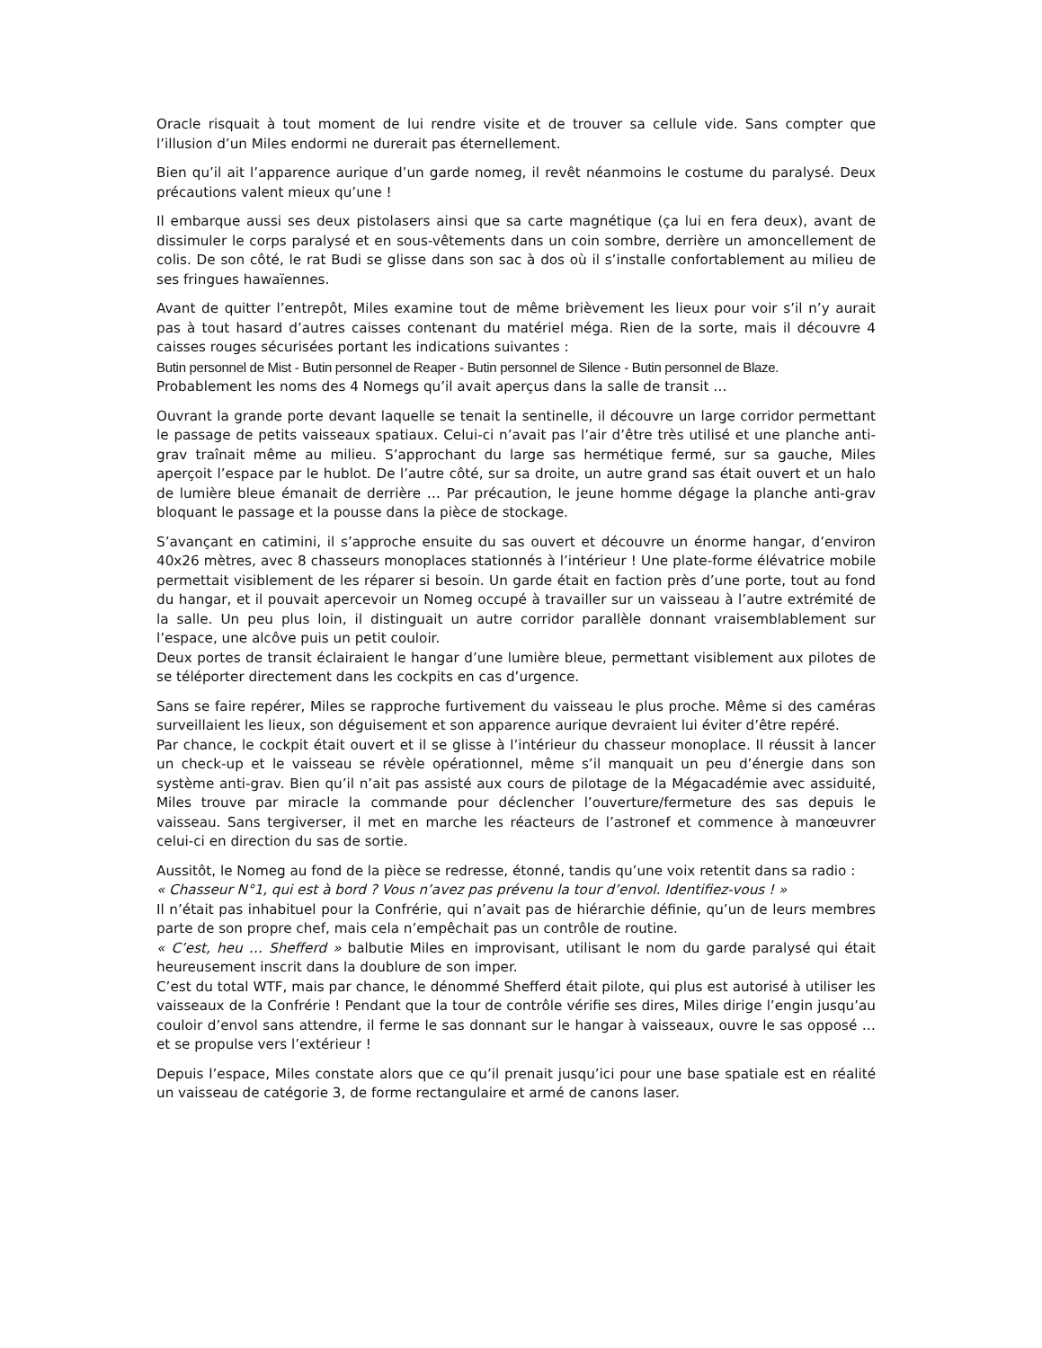Oracle risquait à tout moment de lui rendre visite et de trouver sa cellule vide. Sans compter que l’illusion d’un Miles endormi ne durerait pas éternellement.
Bien qu’il ait l’apparence aurique d’un garde nomeg, il revêt néanmoins le costume du paralysé. Deux précautions valent mieux qu’une !
Il embarque aussi ses deux pistolasers ainsi que sa carte magnétique (ça lui en fera deux), avant de dissimuler le corps paralysé et en sous-vêtements dans un coin sombre, derrière un amoncellement de colis. De son côté, le rat Budi se glisse dans son sac à dos où il s’installe confortablement au milieu de ses fringues hawaïennes.
Avant de quitter l’entrepôt, Miles examine tout de même brièvement les lieux pour voir s’il n’y aurait pas à tout hasard d’autres caisses contenant du matériel méga. Rien de la sorte, mais il découvre 4 caisses rouges sécurisées portant les indications suivantes :
Butin personnel de Mist - Butin personnel de Reaper - Butin personnel de Silence - Butin personnel de Blaze.
Probablement les noms des 4 Nomegs qu’il avait aperçus dans la salle de transit …
Ouvrant la grande porte devant laquelle se tenait la sentinelle, il découvre un large corridor permettant le passage de petits vaisseaux spatiaux. Celui-ci n’avait pas l’air d’être très utilisé et une planche anti-grav traînait même au milieu. S’approchant du large sas hermétique fermé, sur sa gauche, Miles aperçoit l’espace par le hublot. De l’autre côté, sur sa droite, un autre grand sas était ouvert et un halo de lumière bleue émanait de derrière … Par précaution, le jeune homme dégage la planche anti-grav bloquant le passage et la pousse dans la pièce de stockage.
S’avançant en catimini, il s’approche ensuite du sas ouvert et découvre un énorme hangar, d’environ 40x26 mètres, avec 8 chasseurs monoplaces stationnés à l’intérieur ! Une plate-forme élévatrice mobile permettait visiblement de les réparer si besoin. Un garde était en faction près d’une porte, tout au fond du hangar, et il pouvait apercevoir un Nomeg occupé à travailler sur un vaisseau à l’autre extrémité de la salle. Un peu plus loin, il distinguait un autre corridor parallèle donnant vraisemblablement sur l’espace, une alcôve puis un petit couloir.
Deux portes de transit éclairaient le hangar d’une lumière bleue, permettant visiblement aux pilotes de se téléporter directement dans les cockpits en cas d’urgence.
Sans se faire repérer, Miles se rapproche furtivement du vaisseau le plus proche. Même si des caméras surveillaient les lieux, son déguisement et son apparence aurique devraient lui éviter d’être repéré.
Par chance, le cockpit était ouvert et il se glisse à l’intérieur du chasseur monoplace. Il réussit à lancer un check-up et le vaisseau se révèle opérationnel, même s’il manquait un peu d’énergie dans son système anti-grav. Bien qu’il n’ait pas assisté aux cours de pilotage de la Mégacadémie avec assiduité, Miles trouve par miracle la commande pour déclencher l’ouverture/fermeture des sas depuis le vaisseau. Sans tergiverser, il met en marche les réacteurs de l’astronef et commence à manœuvrer celui-ci en direction du sas de sortie.
Aussitôt, le Nomeg au fond de la pièce se redresse, étonné, tandis qu’une voix retentit dans sa radio :
« Chasseur N°1, qui est à bord ? Vous n’avez pas prévenu la tour d’envol. Identifiez-vous ! »
Il n’était pas inhabituel pour la Confrérie, qui n’avait pas de hiérarchie définie, qu’un de leurs membres parte de son propre chef, mais cela n’empêchait pas un contrôle de routine.
« C’est, heu … Shefferd » balbutie Miles en improvisant, utilisant le nom du garde paralysé qui était heureusement inscrit dans la doublure de son imper.
C’est du total WTF, mais par chance, le dénommé Shefferd était pilote, qui plus est autorisé à utiliser les vaisseaux de la Confrérie ! Pendant que la tour de contrôle vérifie ses dires, Miles dirige l’engin jusqu’au couloir d’envol sans attendre, il ferme le sas donnant sur le hangar à vaisseaux, ouvre le sas opposé … et se propulse vers l’extérieur !
Depuis l’espace, Miles constate alors que ce qu’il prenait jusqu’ici pour une base spatiale est en réalité un vaisseau de catégorie 3, de forme rectangulaire et armé de canons laser.